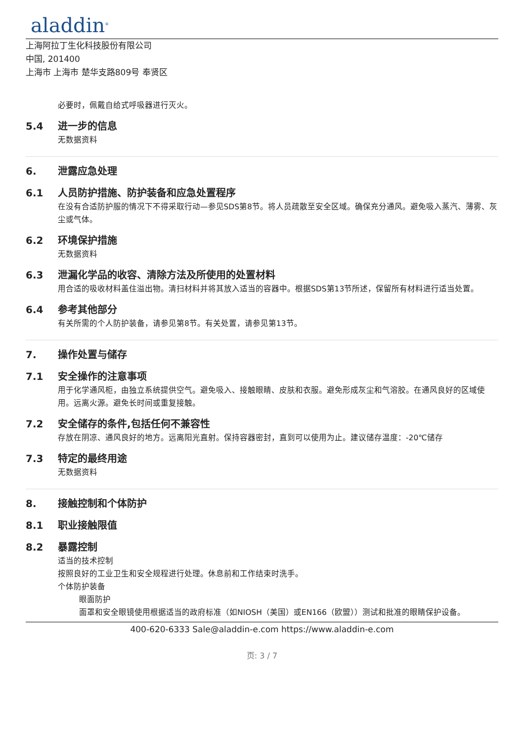aladdin<sup>®</sup>
上海阿拉丁生化科技股份有限公司
中国, 201400
上海市 上海市 楚华支路809号 奉贤区
必要时，佩戴自给式呼吸器进行灭火。
5.4 进一步的信息
无数据资料
6. 泄露应急处理
6.1 人员防护措施、防护装备和应急处置程序
在没有合适防护服的情况下不得采取行动—参见SDS第8节。将人员疏散至安全区域。确保充分通风。避免吸入蒸汽、薄雾、灰尘或气体。
6.2 环境保护措施
无数据资料
6.3 泄漏化学品的收容、清除方法及所使用的处置材料
用合适的吸收材料盖住溢出物。清扫材料并将其放入适当的容器中。根据SDS第13节所述，保留所有材料进行适当处置。
6.4 参考其他部分
有关所需的个人防护装备，请参见第8节。有关处置，请参见第13节。
7. 操作处置与储存
7.1 安全操作的注意事项
用于化学通风柜，由独立系统提供空气。避免吸入、接触眼睛、皮肤和衣服。避免形成灰尘和气溶胶。在通风良好的区域使用。远离火源。避免长时间或重复接触。
7.2 安全储存的条件,包括任何不兼容性
存放在阴凉、通风良好的地方。远离阳光直射。保持容器密封，直到可以使用为止。建议储存温度：-20℃储存
7.3 特定的最终用途
无数据资料
8. 接触控制和个体防护
8.1 职业接触限值
8.2 暴露控制
适当的技术控制
按照良好的工业卫生和安全规程进行处理。休息前和工作结束时洗手。
个体防护装备
眼面防护
面罩和安全眼镜使用根据适当的政府标准（如NIOSH（美国）或EN166（欧盟））测试和批准的眼睛保护设备。
400-620-6333 Sale@aladdin-e.com https://www.aladdin-e.com
页: 3 / 7